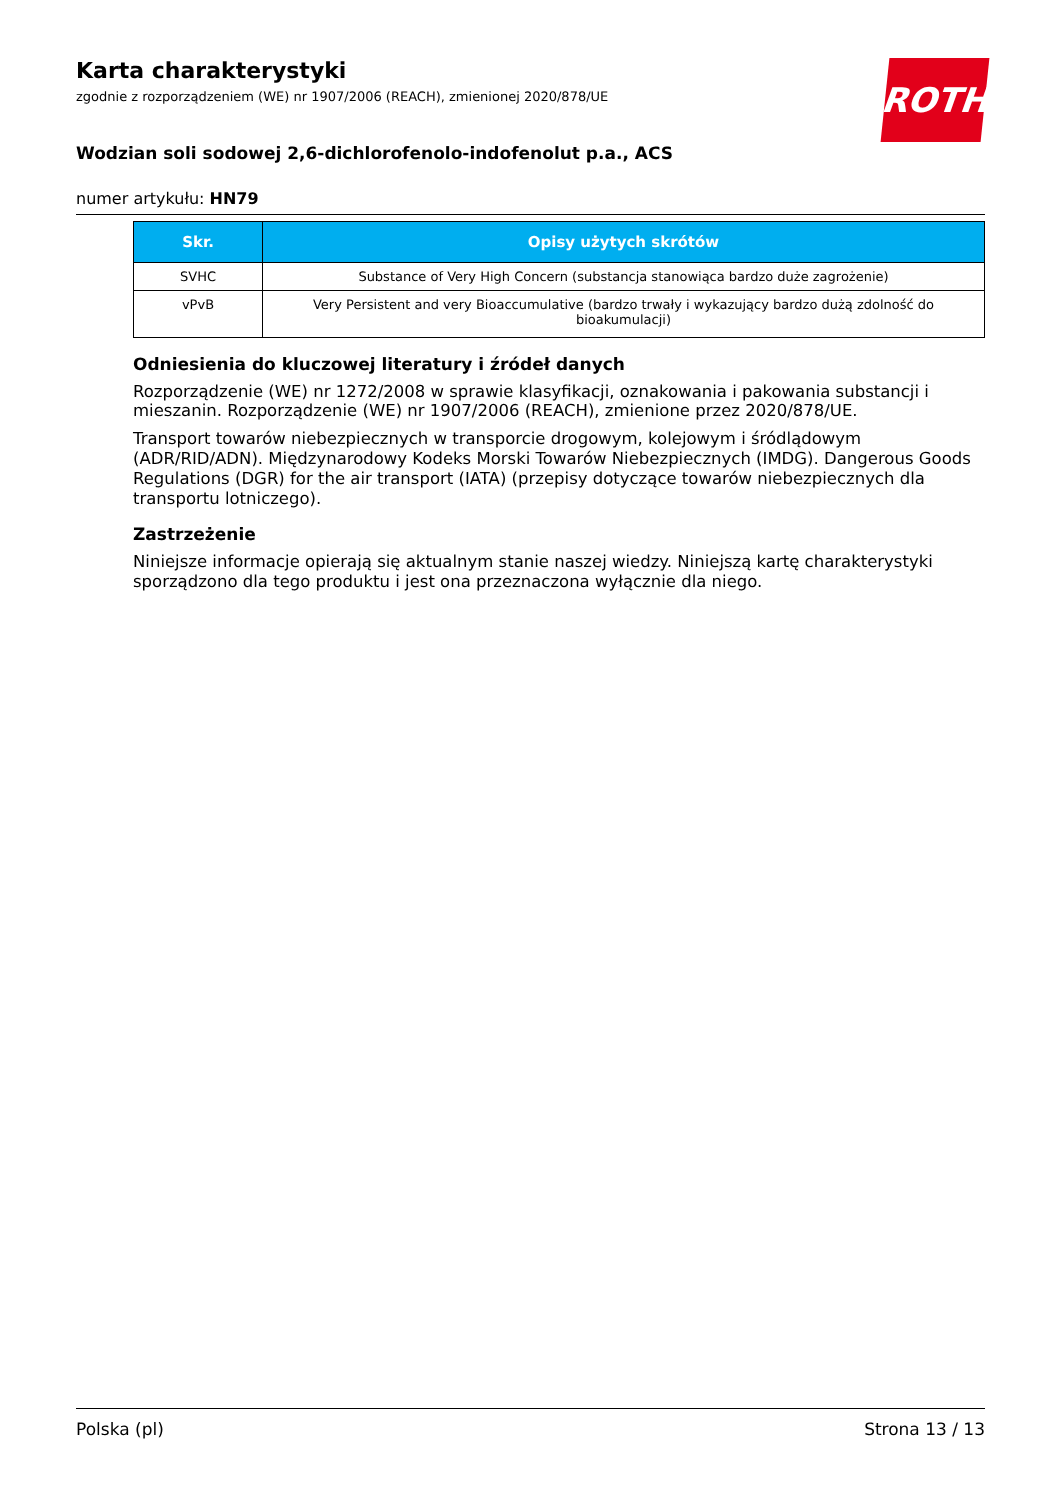ROTH
Karta charakterystyki
zgodnie z rozporządzeniem (WE) nr 1907/2006 (REACH), zmienionej 2020/878/UE
Wodzian soli sodowej 2,6-dichlorofenolo-indofenolut p.a., ACS
numer artykułu: HN79
| Skr. | Opisy użytych skrótów |
| --- | --- |
| SVHC | Substance of Very High Concern (substancja stanowiąca bardzo duże zagrożenie) |
| vPvB | Very Persistent and very Bioaccumulative (bardzo trwały i wykazujący bardzo dużą zdolność do bioakumulacji) |
Odniesienia do kluczowej literatury i źródeł danych
Rozporządzenie (WE) nr 1272/2008 w sprawie klasyfikacji, oznakowania i pakowania substancji i mieszanin. Rozporządzenie (WE) nr 1907/2006 (REACH), zmienione przez 2020/878/UE.
Transport towarów niebezpiecznych w transporcie drogowym, kolejowym i śródlądowym (ADR/RID/ADN). Międzynarodowy Kodeks Morski Towarów Niebezpiecznych (IMDG). Dangerous Goods Regulations (DGR) for the air transport (IATA) (przepisy dotyczące towarów niebezpiecznych dla transportu lotniczego).
Zastrzeżenie
Niniejsze informacje opierają się aktualnym stanie naszej wiedzy. Niniejszą kartę charakterystyki sporządzono dla tego produktu i jest ona przeznaczona wyłącznie dla niego.
Polska (pl) Strona 13 / 13